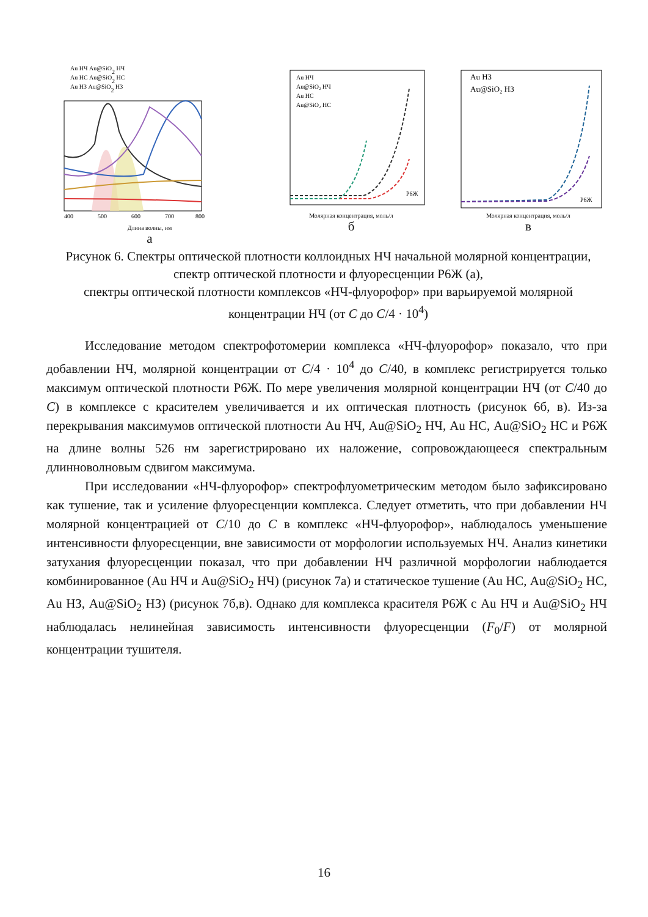Au НЧ Au@SiO2 НЧ
Au НС Au@SiO2 НС
Au НЗ Au@SiO2 НЗ
400
500
600
700
800
Длина волны, нм
а
Au НЧ
Au@SiO₂ НЧ
Au НС
Au@SiO₂ НС
Р6Ж
Молярная концентрация, моль/л
б
Au НЗ
Au@SiO₂ НЗ
Р6Ж
Молярная концентрация, моль/л
в
Рисунок 6. Спектры оптической плотности коллоидных НЧ начальной молярной концентрации, спектр оптической плотности и флуоресценции Р6Ж (а),
спектры оптической плотности комплексов «НЧ-флуорофор» при варьируемой молярной концентрации НЧ (от C до C/4 · 10<sup>4</sup>)
Исследование методом спектрофотомерии комплекса «НЧ-флуорофор» показало, что при добавлении НЧ, молярной концентрации от C/4 · 10<sup>4</sup> до C/40, в комплекс регистрируется только максимум оптической плотности Р6Ж. По мере увеличения молярной концентрации НЧ (от C/40 до C) в комплексе с красителем увеличивается и их оптическая плотность (рисунок 6б, в). Из-за перекрывания максимумов оптической плотности Au НЧ, Au@SiO<sub>2</sub> НЧ, Au НС, Au@SiO<sub>2</sub> НС и Р6Ж на длине волны 526 нм зарегистрировано их наложение, сопровождающееся спектральным длинноволновым сдвигом максимума.
При исследовании «НЧ-флуорофор» спектрофлуометрическим методом было зафиксировано как тушение, так и усиление флуоресценции комплекса. Следует отметить, что при добавлении НЧ молярной концентрацией от C/10 до C в комплекс «НЧ-флуорофор», наблюдалось уменьшение интенсивности флуоресценции, вне зависимости от морфологии используемых НЧ. Анализ кинетики затухания флуоресценции показал, что при добавлении НЧ различной морфологии наблюдается комбинированное (Au НЧ и Au@SiO<sub>2</sub> НЧ) (рисунок 7а) и статическое тушение (Au НС, Au@SiO<sub>2</sub> НС, Au НЗ, Au@SiO<sub>2</sub> НЗ) (рисунок 7б,в). Однако для комплекса красителя Р6Ж с Au НЧ и Au@SiO<sub>2</sub> НЧ наблюдалась нелинейная зависимость интенсивности флуоресценции (F<sub>0</sub>/F) от молярной концентрации тушителя.
16